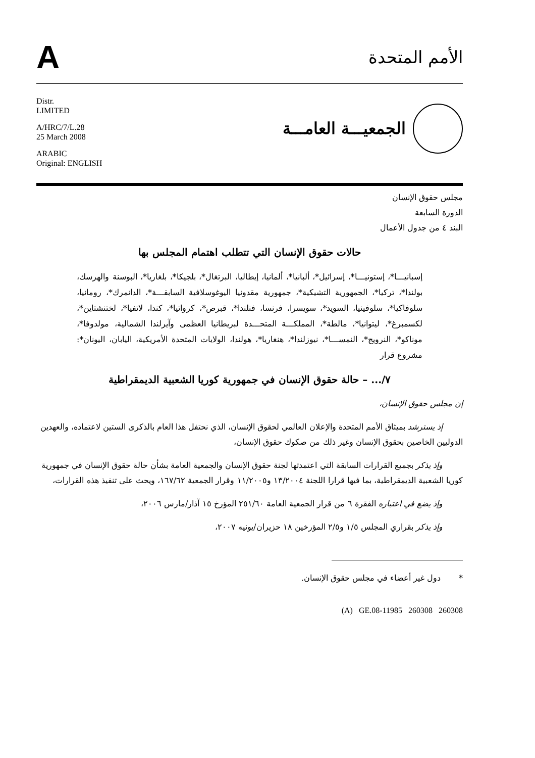A
الأمم المتحدة
Distr.
LIMITED
A/HRC/7/L.28
25 March 2008
ARABIC
Original: ENGLISH
الجمعيـــة العامـــة
مجلس حقوق الإنسان
الدورة السابعة
البند ٤ من جدول الأعمال
حالات حقوق الإنسان التي تتطلب اهتمام المجلس بها
إسبانيـــا*، إستونيـــا*، إسرائيل*، ألبانيا*، ألمانيا، إيطاليا، البرتغال*، بلجيكا*، بلغاريا*، البوسنة والهرسك، بولندا*، تركيا*، الجمهورية التشيكية*، جمهورية مقدونيا اليوغوسلافية السابقـــة*، الدانمرك*، رومانيا، سلوفاكيا*، سلوفينيا، السويد*، سويسرا، فرنسا، فنلندا*، قبرص*، كرواتيا*، كندا، لاتفيا*، لختنشتاين*، لكسمبرغ*، ليتوانيا*، مالطة*، المملكـــة المتحـــدة لبريطانيا العظمى وآيرلندا الشمالية، مولدوفا*، موناكو*، النرويج*، النمســـا*، نيوزلندا*، هنغاريا*، هولندا، الولايات المتحدة الأمريكية، اليابان، اليونان*: مشروع قرار
٧/... – حالة حقوق الإنسان في جمهورية كوريا الشعبية الديمقراطية
إن مجلس حقوق الإنسان،
إذ يسترشد بميثاق الأمم المتحدة والإعلان العالمي لحقوق الإنسان، الذي نحتفل هذا العام بالذكرى الستين لاعتماده، والعهدين الدوليين الخاصين بحقوق الإنسان وغير ذلك من صكوك حقوق الإنسان،
وإذ يذكر بجميع القرارات السابقة التي اعتمدتها لجنة حقوق الإنسان والجمعية العامة بشأن حالة حقوق الإنسان في جمهورية كوريا الشعبية الديمقراطية، بما فيها قرارا اللجنة ١٣/٢٠٠٤ و١١/٢٠٠٥ وقرار الجمعية ١٦٧/٦٢، ويحث على تنفيذ هذه القرارات،
وإذ يضع في اعتباره الفقرة ٦ من قرار الجمعية العامة ٢٥١/٦٠ المؤرخ ١٥ آذار/مارس ٢٠٠٦،
وإذ يذكر بقراري المجلس ١/٥ و٢/٥ المؤرخين ١٨ حزيران/يونيه ٢٠٠٧،
* دول غير أعضاء في مجلس حقوق الإنسان.
(A) GE.08-11985 260308 260308